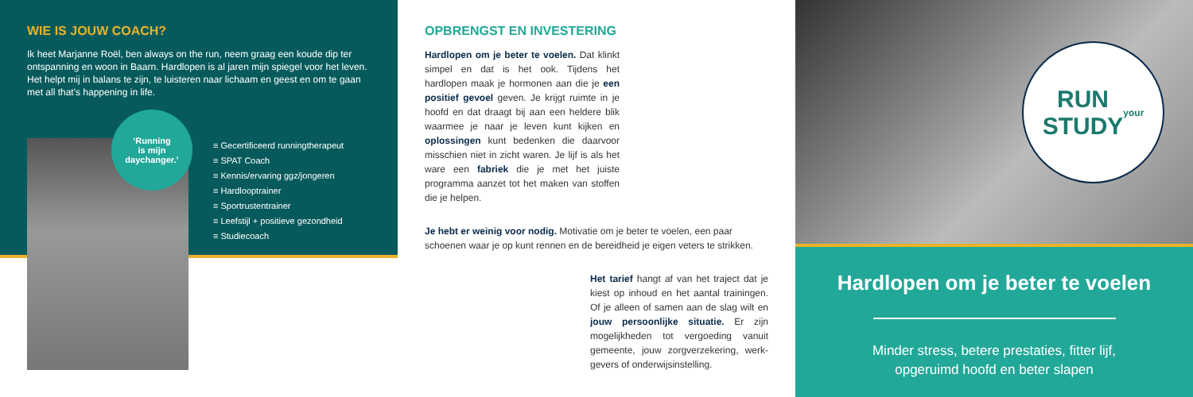WIE IS JOUW COACH?
Ik heet Marjanne Roël, ben always on the run, neem graag een koude dip ter ontspanning en woon in Baarn. Hardlopen is al jaren mijn spiegel voor het leven. Het helpt mij in balans te zijn, te luisteren naar lichaam en geest en om te gaan met all that's happening in life.
‘Running
is mijn
daychanger.’
≡ Gecertificeerd runningtherapeut
≡ SPAT Coach
≡ Kennis/ervaring ggz/jongeren
≡ Hardlooptrainer
≡ Sportrustentrainer
≡ Leefstijl + positieve gezondheid
≡ Studiecoach
OPBRENGST EN INVESTERING
Hardlopen om je beter te voelen. Dat klinkt simpel en dat is het ook. Tijdens het hardlopen maak je hormonen aan die je een positief gevoel geven. Je krijgt ruimte in je hoofd en dat draagt bij aan een heldere blik waarmee je naar je leven kunt kijken en oplossingen kunt bedenken die daarvoor misschien niet in zicht waren. Je lijf is als het ware een fabriek die je met het juiste programma aanzet tot het maken van stoffen die je helpen.
Je hebt er weinig voor nodig. Motivatie om je beter te voelen, een paar schoenen waar je op kunt rennen en de bereidheid je eigen veters te strikken.
Het tarief hangt af van het traject dat je kiest op inhoud en het aantal trainingen. Of je alleen of samen aan de slag wilt en jouw persoonlijke situatie. Er zijn mogelijkheden tot vergoeding vanuit gemeente, jouw zorgverzekering, werk-gevers of onderwijsinstelling.
RUN
STUDY your
Hardlopen om je beter te voelen
Minder stress, betere prestaties, fitter lijf,
opgeruimd hoofd en beter slapen